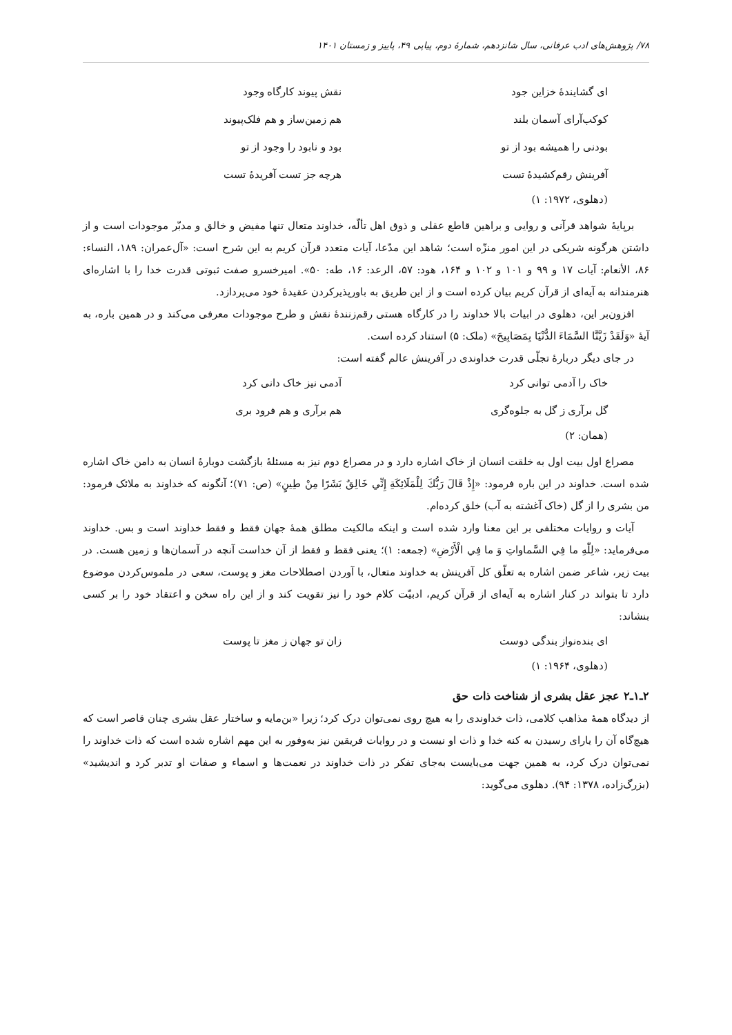۷۸/ پژوهش‌های ادب عرفانی، سال شانزدهم، شمارهٔ دوم، پیاپی ۴۹، پاییز و زمستان ۱۴۰۱
ای گشایندهٔ خزاین جود نقش پیوند کارگاه وجود
کوکب‌آرای آسمان بلند هم زمین‌ساز و هم فلک‌پیوند
بودنی را همیشه بود از تو بود و نابود را وجود از تو
آفرینش رقم‌کشیدهٔ تست هرچه جز تست آفریدهٔ تست
(دهلوی، ۱۹۷۲: ۱)
برپایهٔ شواهد قرآنی و روایی و براهین قاطع عقلی و ذوق اهل تألّه، خداوند متعال تنها مفیض و خالق و مدبّر موجودات است و از داشتن هرگونه شریکی در این امور منزّه است؛ شاهد این مدّعا، آیات متعدد قرآن کریم به این شرح است: «آل‌عمران: ۱۸۹، النساء: ۸۶، الأنعام: آیات ۱۷ و ۹۹ و ۱۰۱ و ۱۰۲ و ۱۶۴، هود: ۵۷، الرعد: ۱۶، طه: ۵۰». امیرخسرو صفت ثبوتی قدرت خدا را با اشاره‌ای هنرمندانه به آیه‌ای از قرآن کریم بیان کرده است و از این طریق به باورپذیرکردن عقیدهٔ خود می‌پردازد.
افزون‌بر این، دهلوی در ابیات بالا خداوند را در کارگاه هستی رقم‌زنندهٔ نقش و طرح موجودات معرفی می‌کند و در همین باره، به آیهٔ «وَلَقَدْ زَيَّنَّا السَّمَاءَ الدُّنْيَا بِمَصَابِيحَ» (ملک: ۵) استناد کرده است.
در جای دیگر دربارهٔ تجلّی قدرت خداوندی در آفرینش عالم گفته است:
خاک را آدمی توانی کرد آدمی نیز خاک دانی کرد
گل برآری ز گل به جلوه‌گری هم برآری و هم فرود بری
(همان: ۲)
مصراع اول بیت اول به خلقت انسان از خاک اشاره دارد و در مصراع دوم نیز به مسئلهٔ بازگشت دوبارهٔ انسان به دامن خاک اشاره شده است. خداوند در این باره فرمود: «إِذْ قَالَ رَبُّكَ لِلْمَلَائِكَةِ إِنِّي خَالِقٌ بَشَرًا مِنْ طِينٍ» (ص: ۷۱)؛ آنگونه که خداوند به ملائک فرمود: من بشری را از گل (خاک آغشته به آب) خلق کرده‌ام.
آیات و روایات مختلفی بر این معنا وارد شده است و اینکه مالکیت مطلق همهٔ جهان فقط و فقط خداوند است و بس. خداوند می‌فرماید: «لِلّٰهِ ما فِي السَّماواتِ وَ ما فِي الْأَرْضِ» (جمعه: ۱)؛ یعنی فقط و فقط از آن خداست آنچه در آسمان‌ها و زمین هست. در بیت زیر، شاعر ضمن اشاره به تعلّق کل آفرینش به خداوند متعال، با آوردن اصطلاحات مغز و پوست، سعی در ملموس‌کردن موضوع دارد تا بتواند در کنار اشاره به آیه‌ای از قرآن کریم، ادبیّت کلام خود را نیز تقویت کند و از این راه سخن و اعتقاد خود را بر کسی بنشاند:
ای بنده‌نواز بندگی دوست زان تو جهان ز مغز تا پوست
(دهلوی، ۱۹۶۴: ۱)
۲ـ۱ـ۲ عجز عقل بشری از شناخت ذات حق
از دیدگاه همهٔ مذاهب کلامی، ذات خداوندی را به هیچ روی نمی‌توان درک کرد؛ زیرا «بن‌مایه و ساختار عقل بشری چنان قاصر است که هیچ‌گاه آن را یارای رسیدن به کنه خدا و ذات او نیست و در روایات فریقین نیز به‌وفور به این مهم اشاره شده است که ذات خداوند را نمی‌توان درک کرد، به همین جهت می‌بایست به‌جای تفکر در ذات خداوند در نعمت‌ها و اسماء و صفات او تدبر کرد و اندیشید» (بزرگ‌زاده، ۱۳۷۸: ۹۴). دهلوی می‌گوید: